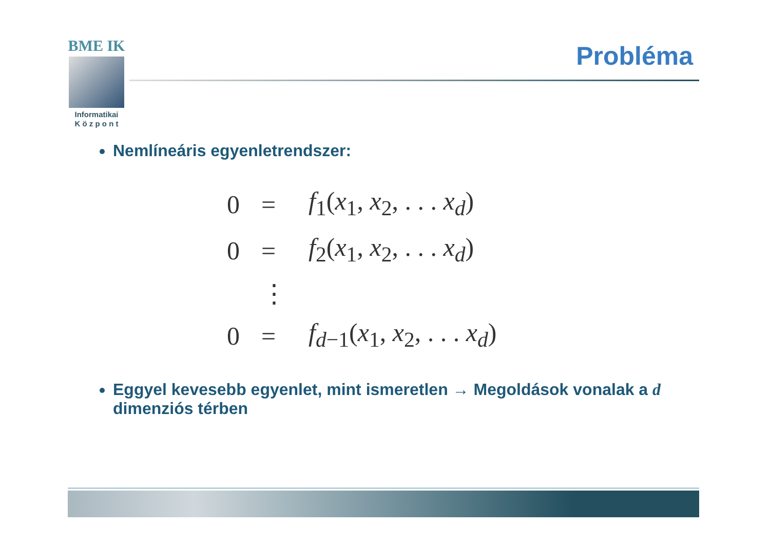BME IK
Informatikai
K ö z p o n t
Probléma
Nemlíneáris egyenletrendszer:
| 0 | = | f<sub>1</sub>( x<sub>1</sub>, x<sub>2</sub>, . . . x<sub>d</sub>) |
| 0 | = | f<sub>2</sub>( x<sub>1</sub>, x<sub>2</sub>, . . . x<sub>d</sub>) |
| | ⋮ | |
| 0 | = | f<sub>d−1</sub>( x<sub>1</sub>, x<sub>2</sub>, . . . x<sub>d</sub>) |
Eggyel kevesebb egyenlet, mint ismeretlen → Megoldások vonalak a d dimenziós térben